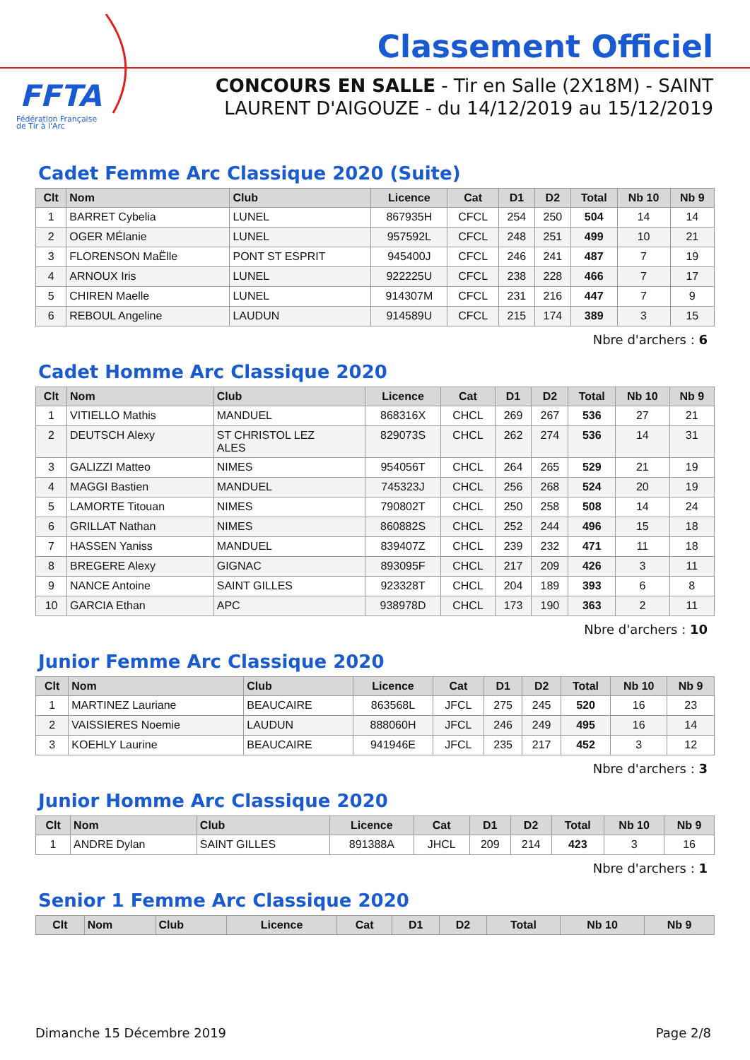FFTA
Fédération Française
de Tir à l'Arc
Classement Officiel
CONCOURS EN SALLE - Tir en Salle (2X18M) - SAINT LAURENT D'AIGOUZE - du 14/12/2019 au 15/12/2019
Cadet Femme Arc Classique 2020 (Suite)
| Clt | Nom | Club | Licence | Cat | D1 | D2 | Total | Nb 10 | Nb 9 |
| --- | --- | --- | --- | --- | --- | --- | --- | --- | --- |
| 1 | BARRET Cybelia | LUNEL | 867935H | CFCL | 254 | 250 | 504 | 14 | 14 |
| 2 | OGER MÉlanie | LUNEL | 957592L | CFCL | 248 | 251 | 499 | 10 | 21 |
| 3 | FLORENSON MaËlle | PONT ST ESPRIT | 945400J | CFCL | 246 | 241 | 487 | 7 | 19 |
| 4 | ARNOUX Iris | LUNEL | 922225U | CFCL | 238 | 228 | 466 | 7 | 17 |
| 5 | CHIREN Maelle | LUNEL | 914307M | CFCL | 231 | 216 | 447 | 7 | 9 |
| 6 | REBOUL Angeline | LAUDUN | 914589U | CFCL | 215 | 174 | 389 | 3 | 15 |
Nbre d'archers : 6
Cadet Homme Arc Classique 2020
| Clt | Nom | Club | Licence | Cat | D1 | D2 | Total | Nb 10 | Nb 9 |
| --- | --- | --- | --- | --- | --- | --- | --- | --- | --- |
| 1 | VITIELLO Mathis | MANDUEL | 868316X | CHCL | 269 | 267 | 536 | 27 | 21 |
| 2 | DEUTSCH Alexy | ST CHRISTOL LEZ ALES | 829073S | CHCL | 262 | 274 | 536 | 14 | 31 |
| 3 | GALIZZI Matteo | NIMES | 954056T | CHCL | 264 | 265 | 529 | 21 | 19 |
| 4 | MAGGI Bastien | MANDUEL | 745323J | CHCL | 256 | 268 | 524 | 20 | 19 |
| 5 | LAMORTE Titouan | NIMES | 790802T | CHCL | 250 | 258 | 508 | 14 | 24 |
| 6 | GRILLAT Nathan | NIMES | 860882S | CHCL | 252 | 244 | 496 | 15 | 18 |
| 7 | HASSEN Yaniss | MANDUEL | 839407Z | CHCL | 239 | 232 | 471 | 11 | 18 |
| 8 | BREGERE Alexy | GIGNAC | 893095F | CHCL | 217 | 209 | 426 | 3 | 11 |
| 9 | NANCE Antoine | SAINT GILLES | 923328T | CHCL | 204 | 189 | 393 | 6 | 8 |
| 10 | GARCIA Ethan | APC | 938978D | CHCL | 173 | 190 | 363 | 2 | 11 |
Nbre d'archers : 10
Junior Femme Arc Classique 2020
| Clt | Nom | Club | Licence | Cat | D1 | D2 | Total | Nb 10 | Nb 9 |
| --- | --- | --- | --- | --- | --- | --- | --- | --- | --- |
| 1 | MARTINEZ Lauriane | BEAUCAIRE | 863568L | JFCL | 275 | 245 | 520 | 16 | 23 |
| 2 | VAISSIERES Noemie | LAUDUN | 888060H | JFCL | 246 | 249 | 495 | 16 | 14 |
| 3 | KOEHLY Laurine | BEAUCAIRE | 941946E | JFCL | 235 | 217 | 452 | 3 | 12 |
Nbre d'archers : 3
Junior Homme Arc Classique 2020
| Clt | Nom | Club | Licence | Cat | D1 | D2 | Total | Nb 10 | Nb 9 |
| --- | --- | --- | --- | --- | --- | --- | --- | --- | --- |
| 1 | ANDRE Dylan | SAINT GILLES | 891388A | JHCL | 209 | 214 | 423 | 3 | 16 |
Nbre d'archers : 1
Senior 1 Femme Arc Classique 2020
| Clt | Nom | Club | Licence | Cat | D1 | D2 | Total | Nb 10 | Nb 9 |
| --- | --- | --- | --- | --- | --- | --- | --- | --- | --- |
Dimanche 15 Décembre 2019 Page 2/8